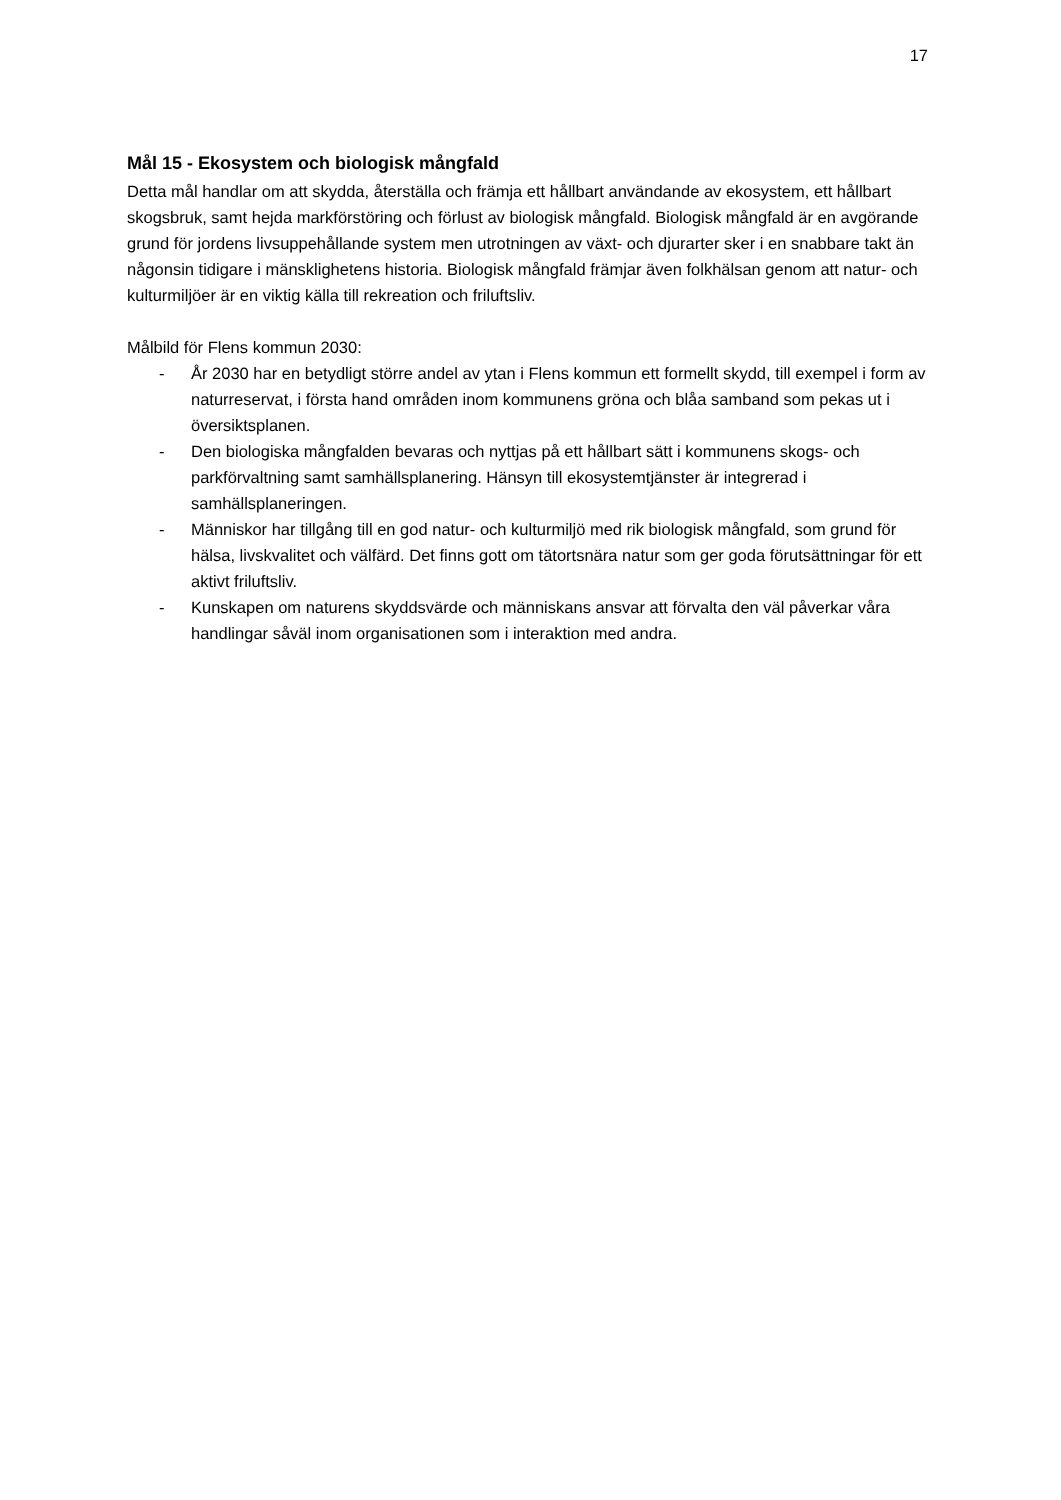17
Mål 15 - Ekosystem och biologisk mångfald
Detta mål handlar om att skydda, återställa och främja ett hållbart användande av ekosystem, ett hållbart skogsbruk, samt hejda markförstöring och förlust av biologisk mångfald. Biologisk mångfald är en avgörande grund för jordens livsuppehållande system men utrotningen av växt- och djurarter sker i en snabbare takt än någonsin tidigare i mänsklighetens historia. Biologisk mångfald främjar även folkhälsan genom att natur- och kulturmiljöer är en viktig källa till rekreation och friluftsliv.
Målbild för Flens kommun 2030:
- År 2030 har en betydligt större andel av ytan i Flens kommun ett formellt skydd, till exempel i form av naturreservat, i första hand områden inom kommunens gröna och blåa samband som pekas ut i översiktsplanen.
- Den biologiska mångfalden bevaras och nyttjas på ett hållbart sätt i kommunens skogs- och parkförvaltning samt samhällsplanering. Hänsyn till ekosystemtjänster är integrerad i samhällsplaneringen.
- Människor har tillgång till en god natur- och kulturmiljö med rik biologisk mångfald, som grund för hälsa, livskvalitet och välfärd. Det finns gott om tätortsnära natur som ger goda förutsättningar för ett aktivt friluftsliv.
- Kunskapen om naturens skyddsvärde och människans ansvar att förvalta den väl påverkar våra handlingar såväl inom organisationen som i interaktion med andra.